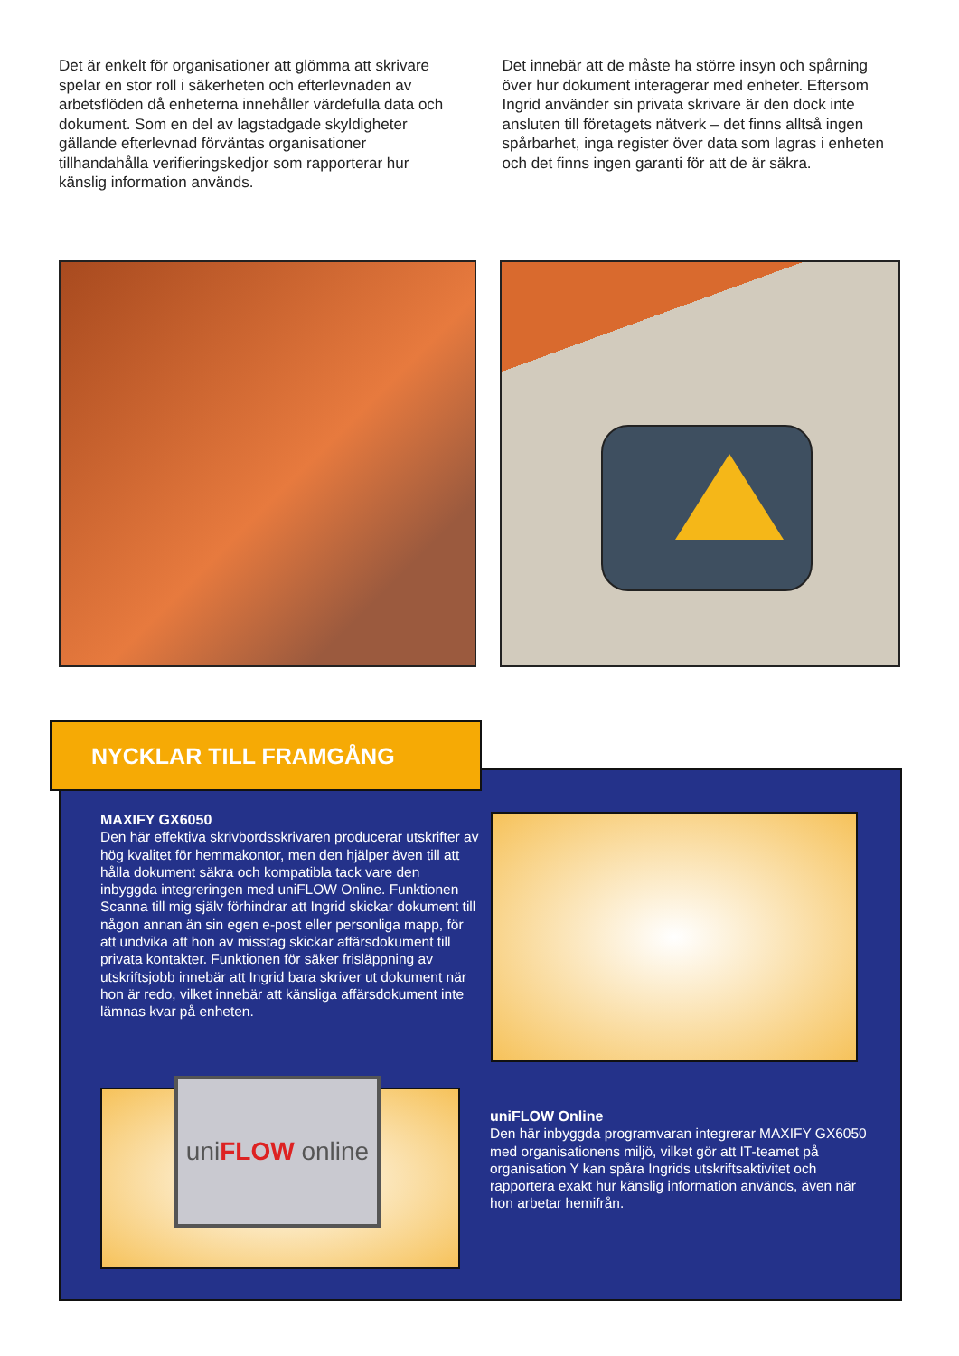Det är enkelt för organisationer att glömma att skrivare spelar en stor roll i säkerheten och efterlevnaden av arbetsflöden då enheterna innehåller värdefulla data och dokument. Som en del av lagstadgade skyldigheter gällande efterlevnad förväntas organisationer tillhandahålla verifieringskedjor som rapporterar hur känslig information används.
Det innebär att de måste ha större insyn och spårning över hur dokument interagerar med enheter. Eftersom Ingrid använder sin privata skrivare är den dock inte ansluten till företagets nätverk – det finns alltså ingen spårbarhet, inga register över data som lagras i enheten och det finns ingen garanti för att de är säkra.
NYCKLAR TILL FRAMGÅNG
MAXIFY GX6050
Den här effektiva skrivbordsskrivaren producerar utskrifter av hög kvalitet för hemmakontor, men den hjälper även till att hålla dokument säkra och kompatibla tack vare den inbyggda integreringen med uniFLOW Online. Funktionen Scanna till mig själv förhindrar att Ingrid skickar dokument till någon annan än sin egen e-post eller personliga mapp, för att undvika att hon av misstag skickar affärsdokument till privata kontakter. Funktionen för säker frisläppning av utskriftsjobb innebär att Ingrid bara skriver ut dokument när hon är redo, vilket innebär att känsliga affärsdokument inte lämnas kvar på enheten.
uniFLOW online
uniFLOW Online
Den här inbyggda programvaran integrerar MAXIFY GX6050 med organisationens miljö, vilket gör att IT-teamet på organisation Y kan spåra Ingrids utskriftsaktivitet och rapportera exakt hur känslig information används, även när hon arbetar hemifrån.